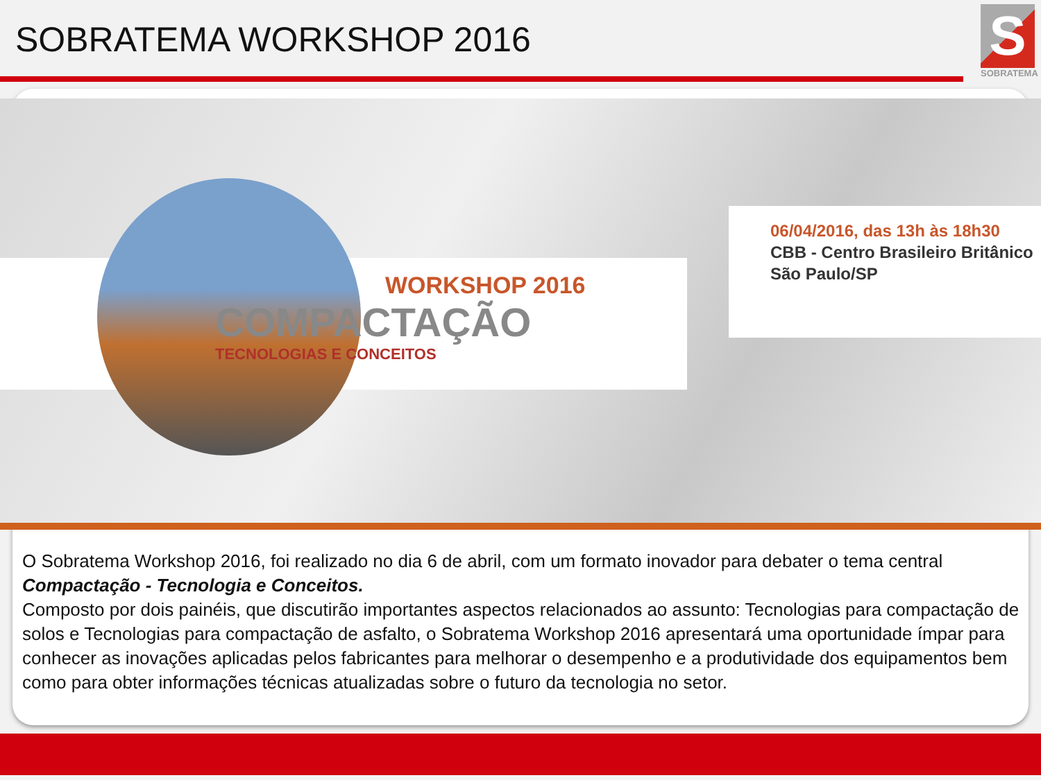SOBRATEMA WORKSHOP 2016
S
SOBRATEMA
WORKSHOP 2016
COMPACTAÇÃO
TECNOLOGIAS E CONCEITOS
06/04/2016, das 13h às 18h30
CBB - Centro Brasileiro Britânico
São Paulo/SP
O Sobratema Workshop 2016, foi realizado no dia 6 de abril, com um formato inovador para debater o tema central Compactação - Tecnologia e Conceitos.
Composto por dois painéis, que discutirão importantes aspectos relacionados ao assunto: Tecnologias para compactação de solos e Tecnologias para compactação de asfalto, o Sobratema Workshop 2016 apresentará uma oportunidade ímpar para conhecer as inovações aplicadas pelos fabricantes para melhorar o desempenho e a produtividade dos equipamentos bem como para obter informações técnicas atualizadas sobre o futuro da tecnologia no setor.